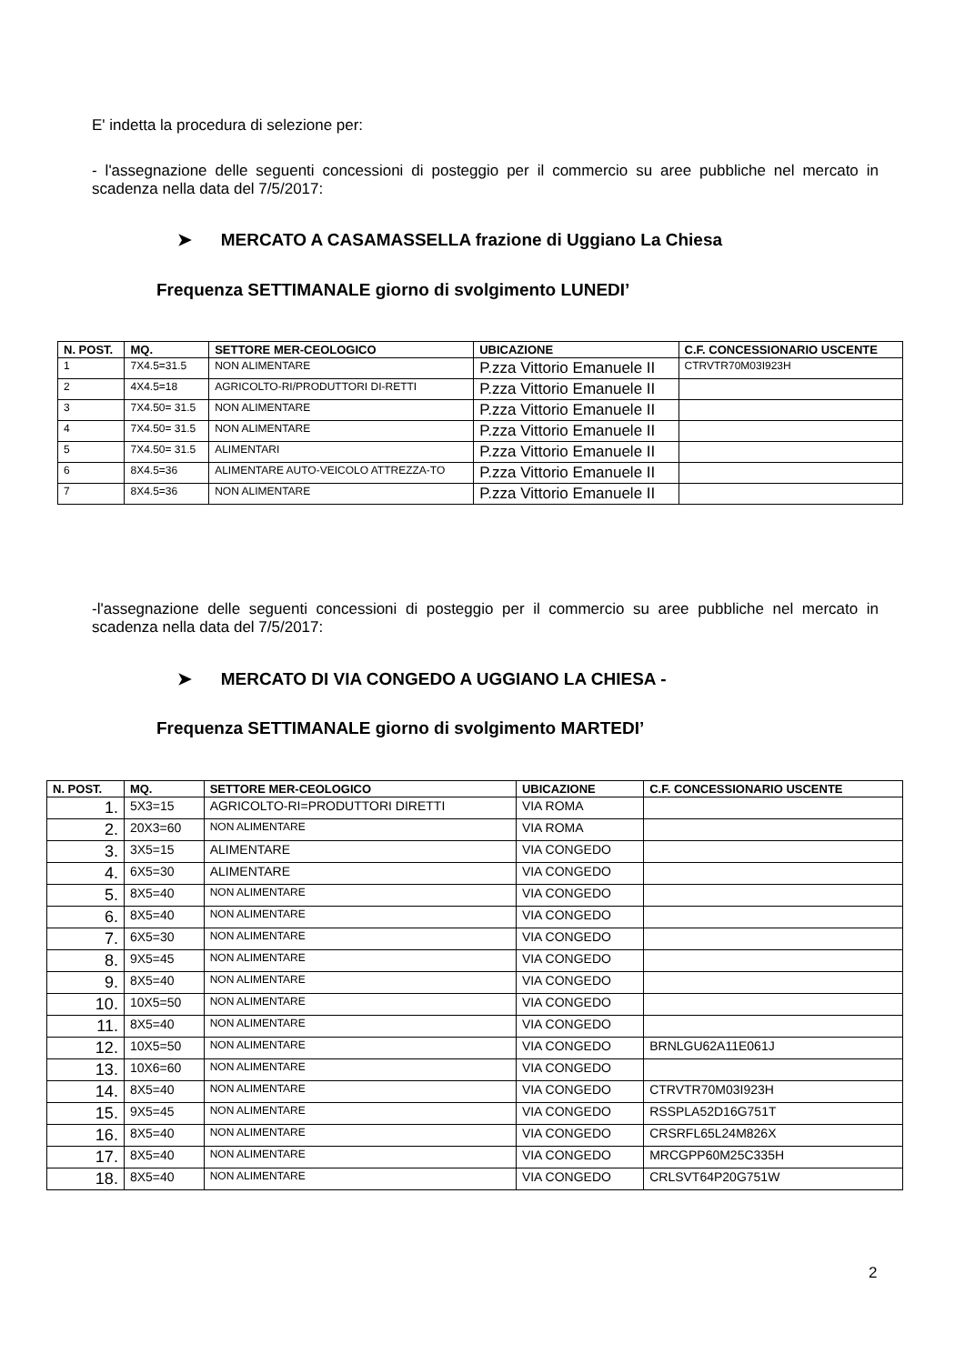E' indetta la procedura di selezione per:
- l'assegnazione delle seguenti concessioni di posteggio per il commercio su aree pubbliche nel mercato in scadenza nella data del 7/5/2017:
➤ MERCATO A CASAMASSELLA frazione di Uggiano La Chiesa
Frequenza SETTIMANALE giorno di svolgimento LUNEDI’
| N. POST. | MQ. | SETTORE MER-CEOLOGICO | UBICAZIONE | C.F. CONCESSIONARIO USCENTE |
| --- | --- | --- | --- | --- |
| 1 | 7X4.5=31.5 | NON ALIMENTARE | P.zza Vittorio Emanuele II | CTRVTR70M03I923H |
| 2 | 4X4.5=18 | AGRICOLTO-RI/PRODUTTORI DI-RETTI | P.zza Vittorio Emanuele II | |
| 3 | 7X4.50= 31.5 | NON ALIMENTARE | P.zza Vittorio Emanuele II | |
| 4 | 7X4.50= 31.5 | NON ALIMENTARE | P.zza Vittorio Emanuele II | |
| 5 | 7X4.50= 31.5 | ALIMENTARI | P.zza Vittorio Emanuele II | |
| 6 | 8X4.5=36 | ALIMENTARE AUTO-VEICOLO ATTREZZA-TO | P.zza Vittorio Emanuele II | |
| 7 | 8X4.5=36 | NON ALIMENTARE | P.zza Vittorio Emanuele II | |
-l'assegnazione delle seguenti concessioni di posteggio per il commercio su aree pubbliche nel mercato in scadenza nella data del 7/5/2017:
➤ MERCATO DI VIA CONGEDO A UGGIANO LA CHIESA -
Frequenza SETTIMANALE giorno di svolgimento MARTEDI’
| N. POST. | MQ. | SETTORE MER-CEOLOGICO | UBICAZIONE | C.F. CONCESSIONARIO USCENTE |
| --- | --- | --- | --- | --- |
| 1. | 5X3=15 | AGRICOLTO-RI=PRODUTTORI DIRETTI | VIA ROMA | |
| 2. | 20X3=60 | NON ALIMENTARE | VIA ROMA | |
| 3. | 3X5=15 | ALIMENTARE | VIA CONGEDO | |
| 4. | 6X5=30 | ALIMENTARE | VIA CONGEDO | |
| 5. | 8X5=40 | NON ALIMENTARE | VIA CONGEDO | |
| 6. | 8X5=40 | NON ALIMENTARE | VIA CONGEDO | |
| 7. | 6X5=30 | NON ALIMENTARE | VIA CONGEDO | |
| 8. | 9X5=45 | NON ALIMENTARE | VIA CONGEDO | |
| 9. | 8X5=40 | NON ALIMENTARE | VIA CONGEDO | |
| 10. | 10X5=50 | NON ALIMENTARE | VIA CONGEDO | |
| 11. | 8X5=40 | NON ALIMENTARE | VIA CONGEDO | |
| 12. | 10X5=50 | NON ALIMENTARE | VIA CONGEDO | BRNLGU62A11E061J |
| 13. | 10X6=60 | NON ALIMENTARE | VIA CONGEDO | |
| 14. | 8X5=40 | NON ALIMENTARE | VIA CONGEDO | CTRVTR70M03I923H |
| 15. | 9X5=45 | NON ALIMENTARE | VIA CONGEDO | RSSPLA52D16G751T |
| 16. | 8X5=40 | NON ALIMENTARE | VIA CONGEDO | CRSRFL65L24M826X |
| 17. | 8X5=40 | NON ALIMENTARE | VIA CONGEDO | MRCGPP60M25C335H |
| 18. | 8X5=40 | NON ALIMENTARE | VIA CONGEDO | CRLSVT64P20G751W |
2